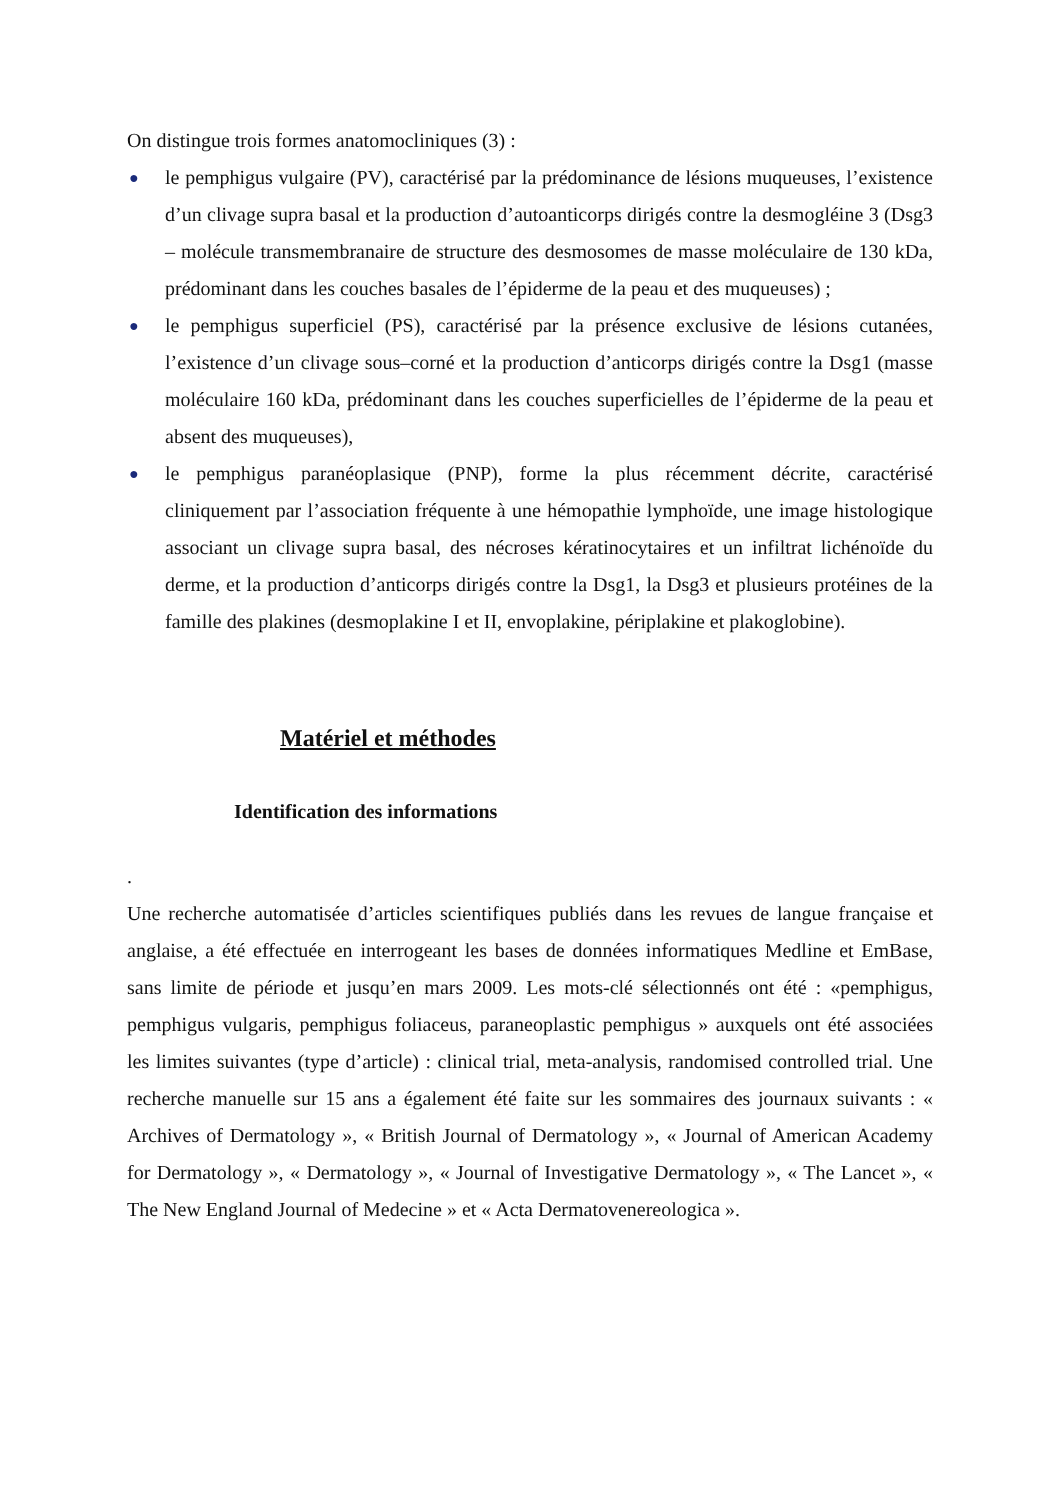On distingue trois formes anatomocliniques (3) :
● le pemphigus vulgaire (PV), caractérisé par la prédominance de lésions muqueuses, l’existence d’un clivage supra basal et la production d’autoanticorps dirigés contre la desmogléine 3 (Dsg3 – molécule transmembranaire de structure des desmosomes de masse moléculaire de 130 kDa, prédominant dans les couches basales de l’épiderme de la peau et des muqueuses) ;
● le pemphigus superficiel (PS), caractérisé par la présence exclusive de lésions cutanées, l’existence d’un clivage sous–corné et la production d’anticorps dirigés contre la Dsg1 (masse moléculaire 160 kDa, prédominant dans les couches superficielles de l’épiderme de la peau et absent des muqueuses),
● le pemphigus paranéoplasique (PNP), forme la plus récemment décrite, caractérisé cliniquement par l’association fréquente à une hémopathie lymphoïde, une image histologique associant un clivage supra basal, des nécroses kératinocytaires et un infiltrat lichénoïde du derme, et la production d’anticorps dirigés contre la Dsg1, la Dsg3 et plusieurs protéines de la famille des plakines (desmoplakine I et II, envoplakine, périplakine et plakoglobine).
Matériel et méthodes
Identification des informations
.
Une recherche automatisée d’articles scientifiques publiés dans les revues de langue française et anglaise, a été effectuée en interrogeant les bases de données informatiques Medline et EmBase, sans limite de période et jusqu’en mars 2009. Les mots-clé sélectionnés ont été : «pemphigus, pemphigus vulgaris, pemphigus foliaceus, paraneoplastic pemphigus » auxquels ont été associées les limites suivantes (type d’article) : clinical trial, meta-analysis, randomised controlled trial. Une recherche manuelle sur 15 ans a également été faite sur les sommaires des journaux suivants : « Archives of Dermatology », « British Journal of Dermatology », « Journal of American Academy for Dermatology », « Dermatology », « Journal of Investigative Dermatology », « The Lancet », « The New England Journal of Medecine » et « Acta Dermatovenereologica ».